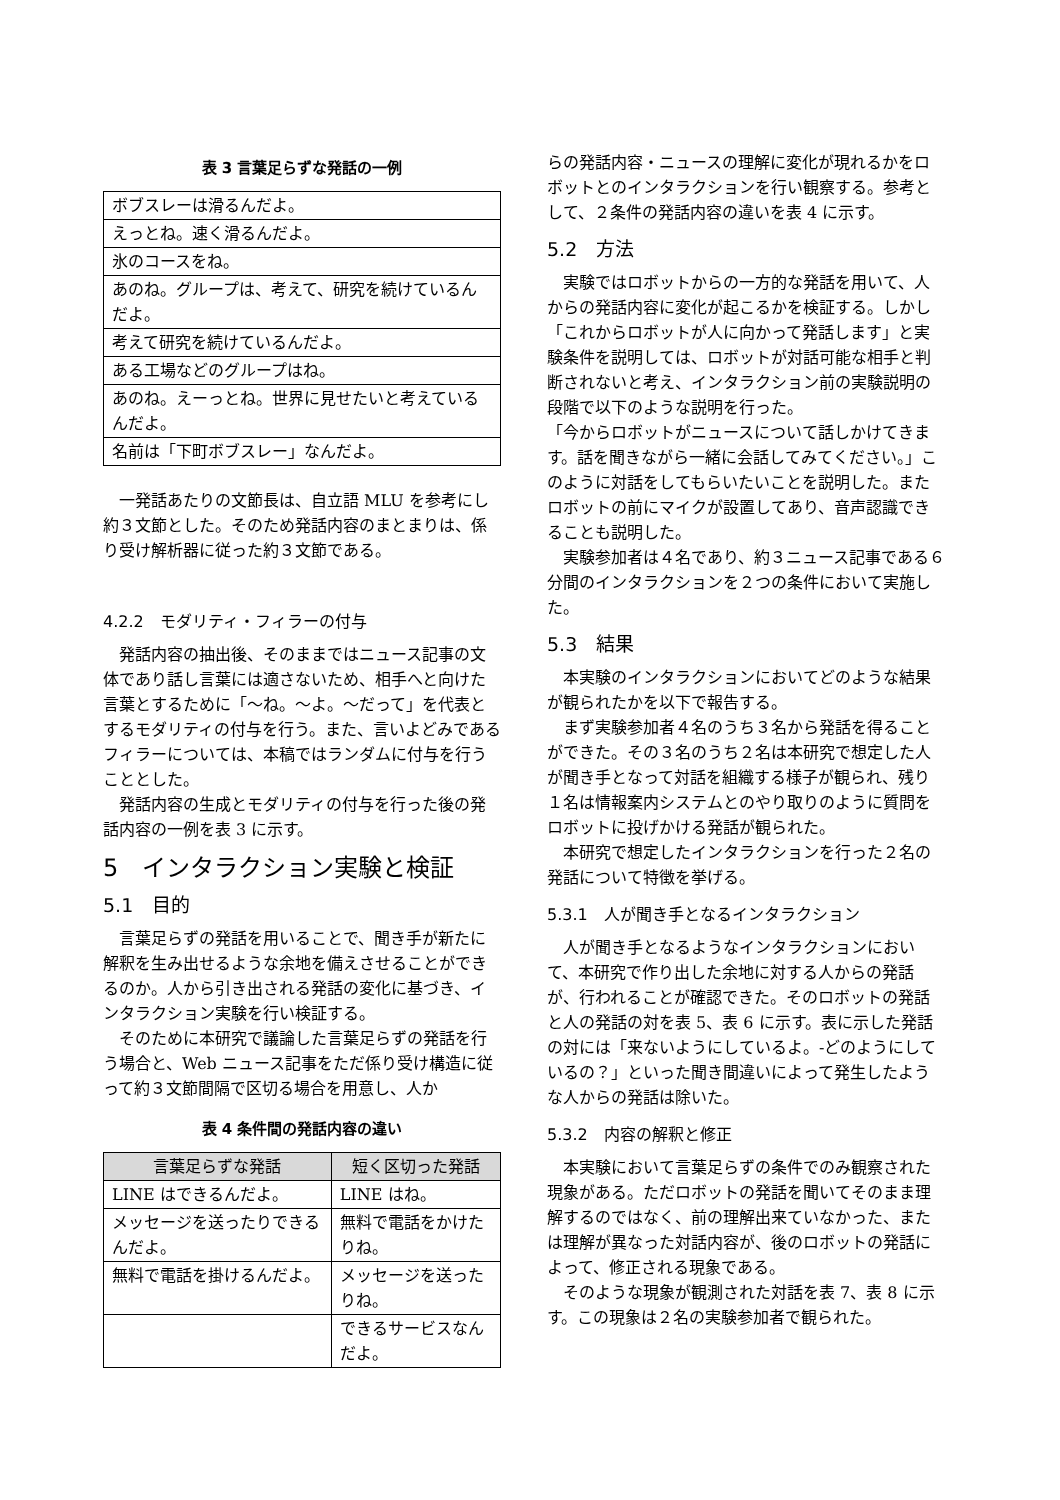表 3 言葉足らずな発話の一例
| ボブスレーは滑るんだよ。 |
| えっとね。速く滑るんだよ。 |
| 氷のコースをね。 |
| あのね。グループは、考えて、研究を続けているんだよ。 |
| 考えて研究を続けているんだよ。 |
| ある工場などのグループはね。 |
| あのね。えーっとね。世界に見せたいと考えているんだよ。 |
| 名前は「下町ボブスレー」なんだよ。 |
一発話あたりの文節長は、自立語 MLU を参考にし約３文節とした。そのため発話内容のまとまりは、係り受け解析器に従った約３文節である。
4.2.2　モダリティ・フィラーの付与
発話内容の抽出後、そのままではニュース記事の文体であり話し言葉には適さないため、相手へと向けた言葉とするために「〜ね。〜よ。〜だって」を代表とするモダリティの付与を行う。また、言いよどみであるフィラーについては、本稿ではランダムに付与を行うこととした。
発話内容の生成とモダリティの付与を行った後の発話内容の一例を表 3 に示す。
5　インタラクション実験と検証
5.1　目的
言葉足らずの発話を用いることで、聞き手が新たに解釈を生み出せるような余地を備えさせることができるのか。人から引き出される発話の変化に基づき、インタラクション実験を行い検証する。
そのために本研究で議論した言葉足らずの発話を行う場合と、Web ニュース記事をただ係り受け構造に従って約３文節間隔で区切る場合を用意し、人か
表 4 条件間の発話内容の違い
| 言葉足らずな発話 | 短く区切った発話 |
| --- | --- |
| LINE はできるんだよ。 | LINE はね。 |
| メッセージを送ったりできるんだよ。 | 無料で電話をかけたりね。 |
| 無料で電話を掛けるんだよ。 | メッセージを送ったりね。 |
| | できるサービスなんだよ。 |
らの発話内容・ニュースの理解に変化が現れるかをロボットとのインタラクションを行い観察する。参考として、２条件の発話内容の違いを表 4 に示す。
5.2　方法
実験ではロボットからの一方的な発話を用いて、人からの発話内容に変化が起こるかを検証する。しかし「これからロボットが人に向かって発話します」と実験条件を説明しては、ロボットが対話可能な相手と判断されないと考え、インタラクション前の実験説明の段階で以下のような説明を行った。
「今からロボットがニュースについて話しかけてきます。話を聞きながら一緒に会話してみてください。」このように対話をしてもらいたいことを説明した。またロボットの前にマイクが設置してあり、音声認識できることも説明した。
実験参加者は４名であり、約３ニュース記事である６分間のインタラクションを２つの条件において実施した。
5.3　結果
本実験のインタラクションにおいてどのような結果が観られたかを以下で報告する。
まず実験参加者４名のうち３名から発話を得ることができた。その３名のうち２名は本研究で想定した人が聞き手となって対話を組織する様子が観られ、残り１名は情報案内システムとのやり取りのように質問をロボットに投げかける発話が観られた。
本研究で想定したインタラクションを行った２名の発話について特徴を挙げる。
5.3.1　人が聞き手となるインタラクション
人が聞き手となるようなインタラクションにおいて、本研究で作り出した余地に対する人からの発話が、行われることが確認できた。そのロボットの発話と人の発話の対を表 5、表 6 に示す。表に示した発話の対には「来ないようにしているよ。-どのようにしているの？」といった聞き間違いによって発生したような人からの発話は除いた。
5.3.2　内容の解釈と修正
本実験において言葉足らずの条件でのみ観察された現象がある。ただロボットの発話を聞いてそのまま理解するのではなく、前の理解出来ていなかった、または理解が異なった対話内容が、後のロボットの発話によって、修正される現象である。
そのような現象が観測された対話を表 7、表 8 に示す。この現象は２名の実験参加者で観られた。